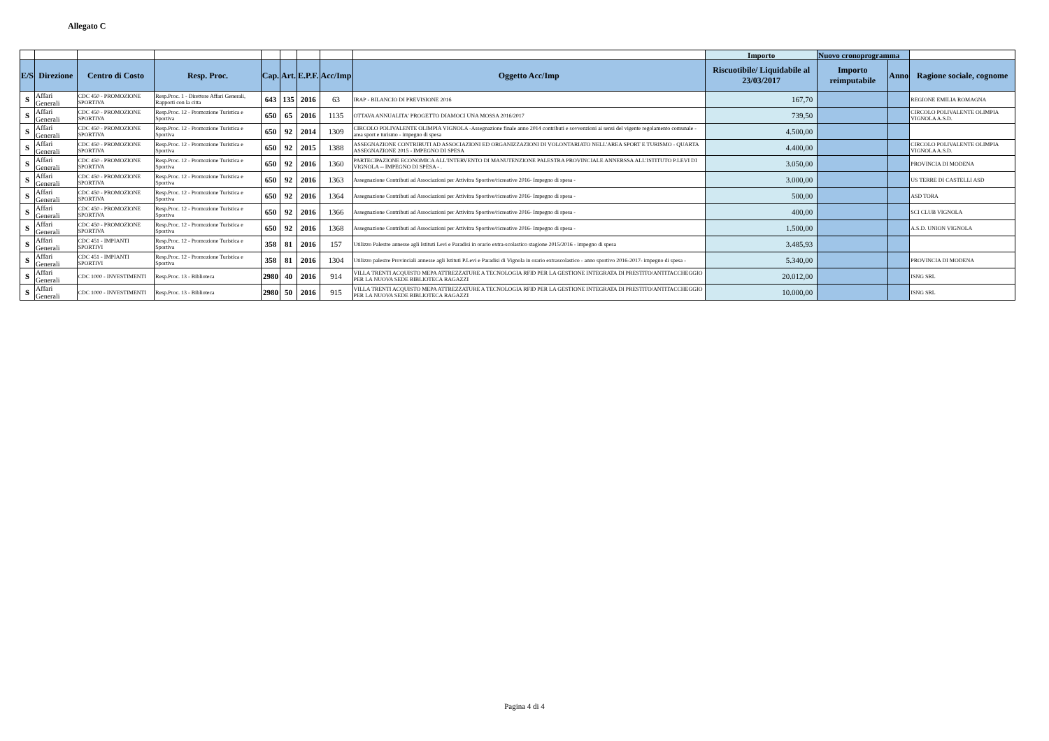Allegato C
| | | | | | | | | | Importo | Nuovo cronoprogramma | | |
| E/S | Direzione | Centro di Costo | Resp. Proc. | Cap. | Art. | E.P.F. | Acc/Imp | Oggetto Acc/Imp | Riscuotibile/ Liquidabile al 23/03/2017 | Importo reimputabile | Anno | Ragione sociale, cognome |
| S | Affari Generali | CDC 450 - PROMOZIONE SPORTIVA | Resp.Proc. 1 - Direttore Affari Generali, Rapporti con la citta | 643 | 135 | 2016 | 63 | IRAP - BILANCIO DI PREVISIONE 2016 | 167,70 | | | REGIONE EMILIA ROMAGNA |
| S | Affari Generali | CDC 450 - PROMOZIONE SPORTIVA | Resp.Proc. 12 - Promozione Turistica e Sportiva | 650 | 65 | 2016 | 1135 | OTTAVA ANNUALITA' PROGETTO DIAMOCI UNA MOSSA 2016/2017 | 739,50 | | | CIRCOLO POLIVALENTE OLIMPIA VIGNOLA A.S.D. |
| S | Affari Generali | CDC 450 - PROMOZIONE SPORTIVA | Resp.Proc. 12 - Promozione Turistica e Sportiva | 650 | 92 | 2014 | 1309 | CIRCOLO POLIVALENTE OLIMPIA VIGNOLA -Assegnazione finale anno 2014 contributi e sovvenzioni ai sensi del vigente regolamento comunale - area sport e turismo - impegno di spesa | 4.500,00 | | | |
| S | Affari Generali | CDC 450 - PROMOZIONE SPORTIVA | Resp.Proc. 12 - Promozione Turistica e Sportiva | 650 | 92 | 2015 | 1388 | ASSEGNAZIONE CONTRIBUTI AD ASSOCIAZIONI ED ORGANIZZAZIONI DI VOLONTARIATO NELL'AREA SPORT E TURISMO - QUARTA ASSEGNAZIONE 2015 - IMPEGNO DI SPESA | 4.400,00 | | | CIRCOLO POLIVALENTE OLIMPIA VIGNOLA A.S.D. |
| S | Affari Generali | CDC 450 - PROMOZIONE SPORTIVA | Resp.Proc. 12 - Promozione Turistica e Sportiva | 650 | 92 | 2016 | 1360 | PARTECIPAZIONE ECONOMICA ALL'INTERVENTO DI MANUTENZIONE PALESTRA PROVINCIALE ANNERSSA ALL'ISTITUTO P.LEVI DI VIGNOLA -- IMPEGNO DI SPESA - . | 3.050,00 | | | PROVINCIA DI MODENA |
| S | Affari Generali | CDC 450 - PROMOZIONE SPORTIVA | Resp.Proc. 12 - Promozione Turistica e Sportiva | 650 | 92 | 2016 | 1363 | Assegnazione Contributi ad Associazioni per Attivitra Sportive/ricreative 2016- Impegno di spesa - | 3.000,00 | | | US TERRE DI CASTELLI ASD |
| S | Affari Generali | CDC 450 - PROMOZIONE SPORTIVA | Resp.Proc. 12 - Promozione Turistica e Sportiva | 650 | 92 | 2016 | 1364 | Assegnazione Contributi ad Associazioni per Attivitra Sportive/ricreative 2016- Impegno di spesa - | 500,00 | | | ASD TORA |
| S | Affari Generali | CDC 450 - PROMOZIONE SPORTIVA | Resp.Proc. 12 - Promozione Turistica e Sportiva | 650 | 92 | 2016 | 1366 | Assegnazione Contributi ad Associazioni per Attivitra Sportive/ricreative 2016- Impegno di spesa - | 400,00 | | | SCI CLUB VIGNOLA |
| S | Affari Generali | CDC 450 - PROMOZIONE SPORTIVA | Resp.Proc. 12 - Promozione Turistica e Sportiva | 650 | 92 | 2016 | 1368 | Assegnazione Contributi ad Associazioni per Attivitra Sportive/ricreative 2016- Impegno di spesa - | 1.500,00 | | | A.S.D. UNION VIGNOLA |
| S | Affari Generali | CDC 451 - IMPIANTI SPORTIVI | Resp.Proc. 12 - Promozione Turistica e Sportiva | 358 | 81 | 2016 | 157 | Utilizzo Palestre annesse agli Istituti Levi e Paradisi in orario extra-scolastico stagione 2015/2016 - impegno di spesa | 3.485,93 | | | |
| S | Affari Generali | CDC 451 - IMPIANTI SPORTIVI | Resp.Proc. 12 - Promozione Turistica e Sportiva | 358 | 81 | 2016 | 1304 | Utilizzo palestre Provinciali annesse agli Istituti P.Levi e Paradisi di Vignola in orario extrascolastico - anno sportivo 2016-2017- impegno di spesa - | 5.340,00 | | | PROVINCIA DI MODENA |
| S | Affari Generali | CDC 1000 - INVESTIMENTI | Resp.Proc. 13 - Biblioteca | 2980 | 40 | 2016 | 914 | VILLA TRENTI ACQUISTO MEPA ATTREZZATURE A TECNOLOGIA RFID PER LA GESTIONE INTEGRATA DI PRESTITO/ANTITACCHEGGIO PER LA NUOVA SEDE BIBLIOTECA RAGAZZI | 20.012,00 | | | ISNG SRL |
| S | Affari Generali | CDC 1000 - INVESTIMENTI | Resp.Proc. 13 - Biblioteca | 2980 | 50 | 2016 | 915 | VILLA TRENTI ACQUISTO MEPA ATTREZZATURE A TECNOLOGIA RFID PER LA GESTIONE INTEGRATA DI PRESTITO/ANTITACCHEGGIO PER LA NUOVA SEDE BIBLIOTECA RAGAZZI | 10.000,00 | | | ISNG SRL |
Pagina 4 di 4